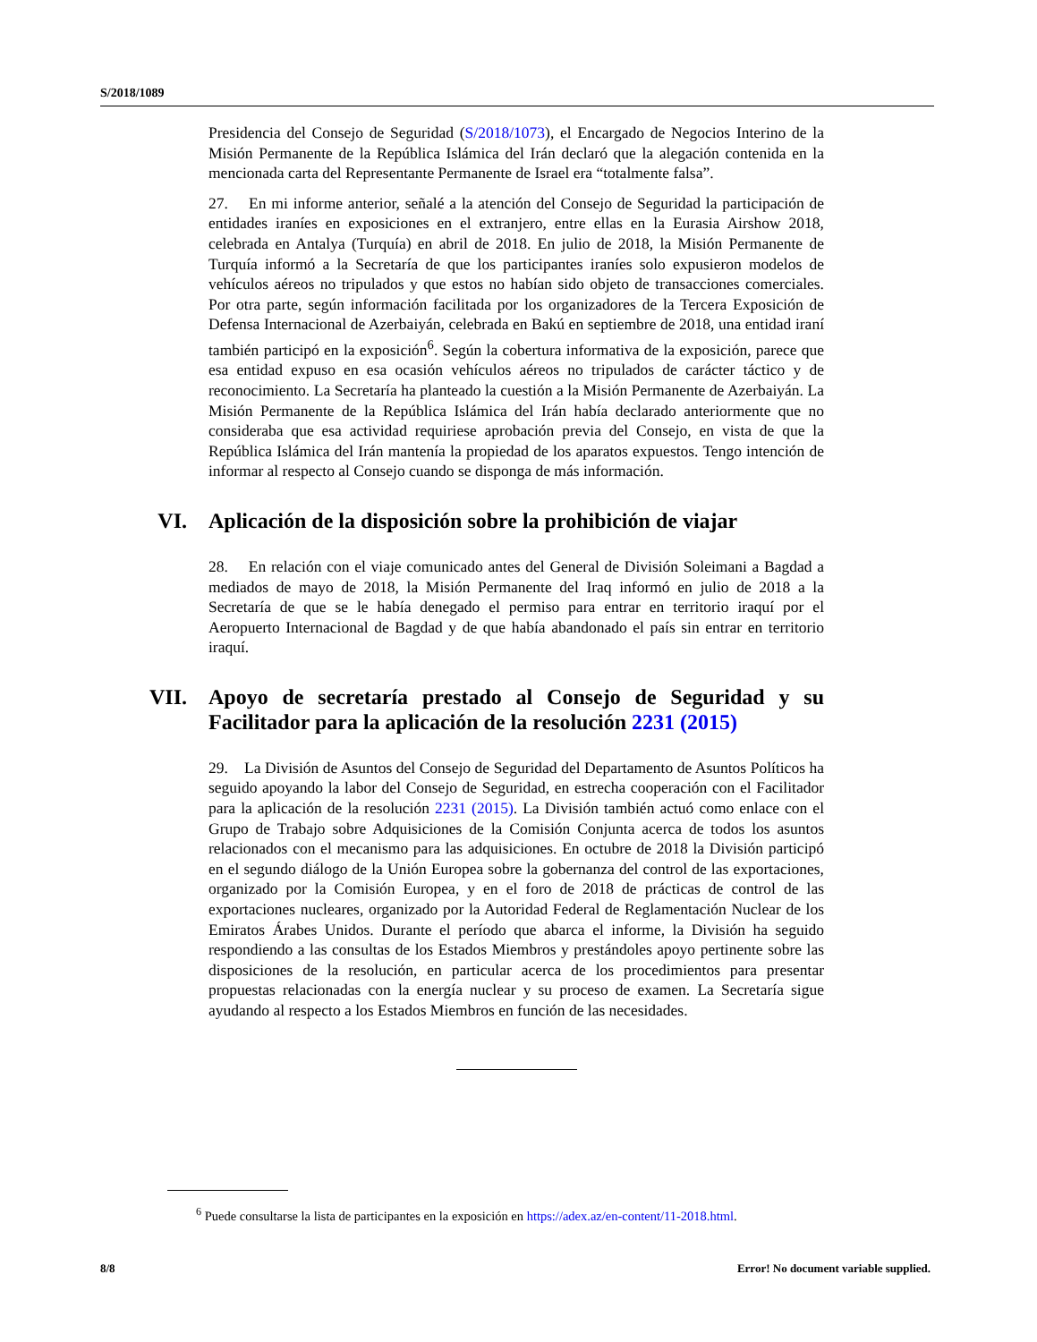S/2018/1089
Presidencia del Consejo de Seguridad (S/2018/1073), el Encargado de Negocios Interino de la Misión Permanente de la República Islámica del Irán declaró que la alegación contenida en la mencionada carta del Representante Permanente de Israel era “totalmente falsa”.
27. En mi informe anterior, señalé a la atención del Consejo de Seguridad la participación de entidades iraníes en exposiciones en el extranjero, entre ellas en la Eurasia Airshow 2018, celebrada en Antalya (Turquía) en abril de 2018. En julio de 2018, la Misión Permanente de Turquía informó a la Secretaría de que los participantes iraníes solo expusieron modelos de vehículos aéreos no tripulados y que estos no habían sido objeto de transacciones comerciales. Por otra parte, según información facilitada por los organizadores de la Tercera Exposición de Defensa Internacional de Azerbaiyán, celebrada en Bakú en septiembre de 2018, una entidad iraní también participó en la exposición<sup>6</sup>. Según la cobertura informativa de la exposición, parece que esa entidad expuso en esa ocasión vehículos aéreos no tripulados de carácter táctico y de reconocimiento. La Secretaría ha planteado la cuestión a la Misión Permanente de Azerbaiyán. La Misión Permanente de la República Islámica del Irán había declarado anteriormente que no consideraba que esa actividad requiriese aprobación previa del Consejo, en vista de que la República Islámica del Irán mantenía la propiedad de los aparatos expuestos. Tengo intención de informar al respecto al Consejo cuando se disponga de más información.
VI. Aplicación de la disposición sobre la prohibición de viajar
28. En relación con el viaje comunicado antes del General de División Soleimani a Bagdad a mediados de mayo de 2018, la Misión Permanente del Iraq informó en julio de 2018 a la Secretaría de que se le había denegado el permiso para entrar en territorio iraquí por el Aeropuerto Internacional de Bagdad y de que había abandonado el país sin entrar en territorio iraquí.
VII. Apoyo de secretaría prestado al Consejo de Seguridad y su Facilitador para la aplicación de la resolución 2231 (2015)
29. La División de Asuntos del Consejo de Seguridad del Departamento de Asuntos Políticos ha seguido apoyando la labor del Consejo de Seguridad, en estrecha cooperación con el Facilitador para la aplicación de la resolución 2231 (2015). La División también actuó como enlace con el Grupo de Trabajo sobre Adquisiciones de la Comisión Conjunta acerca de todos los asuntos relacionados con el mecanismo para las adquisiciones. En octubre de 2018 la División participó en el segundo diálogo de la Unión Europea sobre la gobernanza del control de las exportaciones, organizado por la Comisión Europea, y en el foro de 2018 de prácticas de control de las exportaciones nucleares, organizado por la Autoridad Federal de Reglamentación Nuclear de los Emiratos Árabes Unidos. Durante el período que abarca el informe, la División ha seguido respondiendo a las consultas de los Estados Miembros y prestándoles apoyo pertinente sobre las disposiciones de la resolución, en particular acerca de los procedimientos para presentar propuestas relacionadas con la energía nuclear y su proceso de examen. La Secretaría sigue ayudando al respecto a los Estados Miembros en función de las necesidades.
<sup>6</sup> Puede consultarse la lista de participantes en la exposición en https://adex.az/en-content/11-2018.html.
8/8 Error! No document variable supplied.